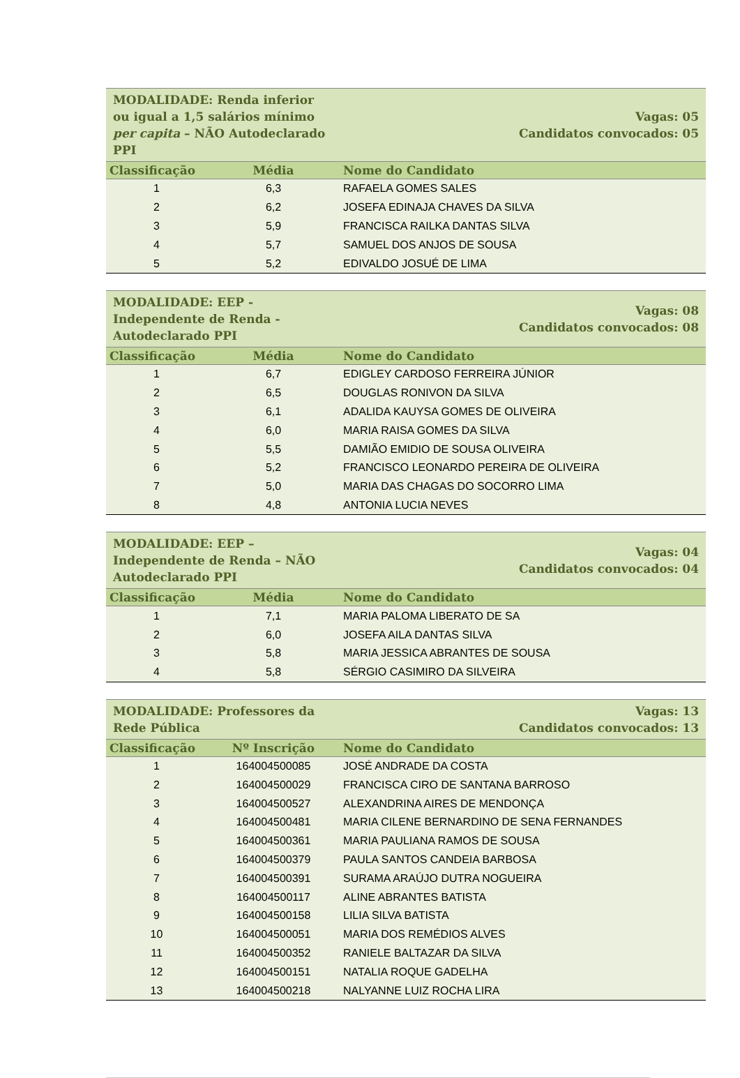| MODALIDADE: Renda inferior ou igual a 1,5 salários mínimo per capita – NÃO Autodeclarado PPI | | Vagas: 05 Candidatos convocados: 05 |
| Classificação | Média | Nome do Candidato |
| 1 | 6,3 | RAFAELA GOMES SALES |
| 2 | 6,2 | JOSEFA EDINAJA CHAVES DA SILVA |
| 3 | 5,9 | FRANCISCA RAILKA DANTAS SILVA |
| 4 | 5,7 | SAMUEL DOS ANJOS DE SOUSA |
| 5 | 5,2 | EDIVALDO JOSUÉ DE LIMA |
| MODALIDADE: EEP - Independente de Renda - Autodeclarado PPI | | Vagas: 08 Candidatos convocados: 08 |
| Classificação | Média | Nome do Candidato |
| 1 | 6,7 | EDIGLEY CARDOSO FERREIRA JÚNIOR |
| 2 | 6,5 | DOUGLAS RONIVON DA SILVA |
| 3 | 6,1 | ADALIDA KAUYSA GOMES DE OLIVEIRA |
| 4 | 6,0 | MARIA RAISA GOMES DA SILVA |
| 5 | 5,5 | DAMIÃO EMIDIO DE SOUSA OLIVEIRA |
| 6 | 5,2 | FRANCISCO LEONARDO PEREIRA DE OLIVEIRA |
| 7 | 5,0 | MARIA DAS CHAGAS DO SOCORRO LIMA |
| 8 | 4,8 | ANTONIA LUCIA NEVES |
| MODALIDADE: EEP – Independente de Renda – NÃO Autodeclarado PPI | | Vagas: 04 Candidatos convocados: 04 |
| Classificação | Média | Nome do Candidato |
| 1 | 7,1 | MARIA PALOMA LIBERATO DE SA |
| 2 | 6,0 | JOSEFA AILA DANTAS SILVA |
| 3 | 5,8 | MARIA JESSICA ABRANTES DE SOUSA |
| 4 | 5,8 | SÉRGIO CASIMIRO DA SILVEIRA |
| MODALIDADE: Professores da Rede Pública | | Vagas: 13 Candidatos convocados: 13 |
| Classificação | Nº Inscrição | Nome do Candidato |
| 1 | 164004500085 | JOSÉ ANDRADE DA COSTA |
| 2 | 164004500029 | FRANCISCA CIRO DE SANTANA BARROSO |
| 3 | 164004500527 | ALEXANDRINA AIRES DE MENDONÇA |
| 4 | 164004500481 | MARIA CILENE BERNARDINO DE SENA FERNANDES |
| 5 | 164004500361 | MARIA PAULIANA RAMOS DE SOUSA |
| 6 | 164004500379 | PAULA SANTOS CANDEIA BARBOSA |
| 7 | 164004500391 | SURAMA ARAÚJO DUTRA NOGUEIRA |
| 8 | 164004500117 | ALINE ABRANTES BATISTA |
| 9 | 164004500158 | LILIA SILVA BATISTA |
| 10 | 164004500051 | MARIA DOS REMÉDIOS ALVES |
| 11 | 164004500352 | RANIELE BALTAZAR DA SILVA |
| 12 | 164004500151 | NATALIA ROQUE GADELHA |
| 13 | 164004500218 | NALYANNE LUIZ ROCHA LIRA |